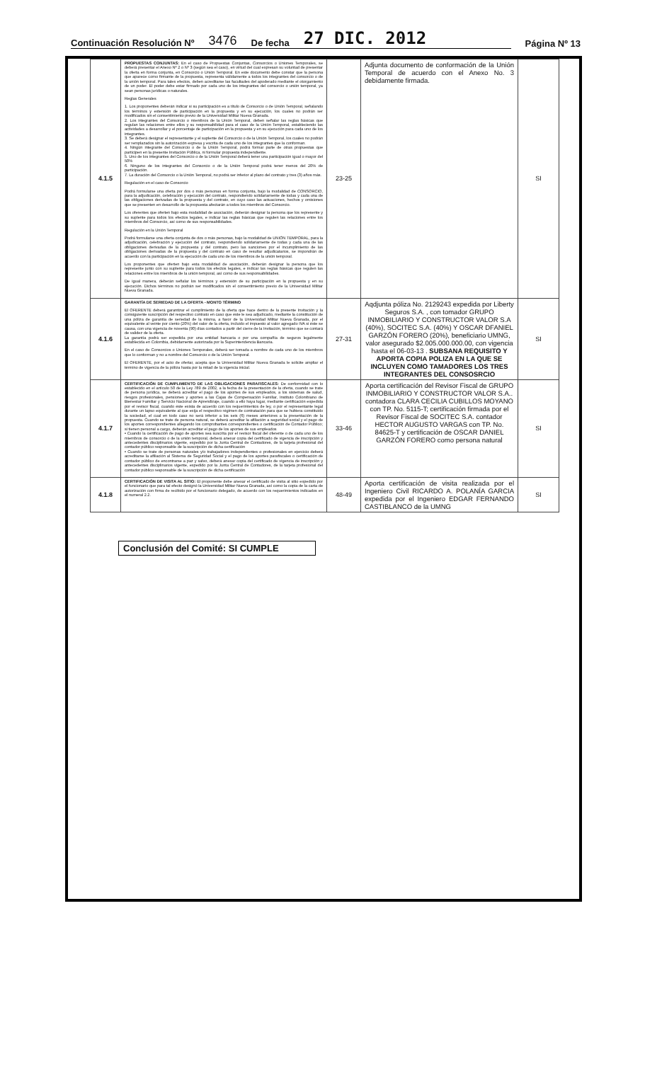Continuación Resolución Nº 3476 De fecha 27 DIC. 2012
Página Nº 13
| 4.1.5 | PROPUESTAS CONJUNTAS: En el caso de Propuestas Conjuntas, Consorcios o Uniones Temporales, se deberá presentar el Anexo Nº 2 o Nº 3 (según sea el caso), en virtud del cual expresan su voluntad de presentar la oferta en forma conjunta, en Consorcio o Unión Temporal. En este documento debe constar que la persona que aparece como firmante de la propuesta, representa válidamente a todos los integrantes del consorcio o de la unión temporal. Para tales efectos, deben acreditarse las facultades del apoderado mediante el otorgamiento de un poder. El poder debe estar firmado por cada uno de los integrantes del consorcio o unión temporal, ya sean personas jurídicas o naturales. Reglas Generales 1. Los proponentes deberán indicar si su participación es a título de Consorcio o de Unión Temporal, señalando los términos y extensión de participación en la propuesta y en su ejecución, los cuales no podrán ser modificados sin el consentimiento previo de la Universidad Militar Nueva Granada. 2. Los integrantes del Consorcio o miembros de la Unión Temporal, deben señalar las reglas básicas que regulan las relaciones entre ellos y su responsabilidad para el caso de la Unión Temporal, estableciendo las actividades a desarrollar y el porcentaje de participación en la propuesta y en su ejecución para cada uno de los integrantes. 3. Se deberá designar el representante y el suplente del Consorcio o de la Unión Temporal, los cuales no podrán ser remplazados sin la autorización expresa y escrita de cada uno de los integrantes que la conforman. 4. Ningún integrante del Consorcio o de la Unión Temporal, podrá formar parte de otras propuestas que participen en la presente Invitación Pública, ni formular propuesta independiente. 5. Uno de los integrantes del Consorcio o de la Unión Temporal deberá tener una participación igual o mayor del 50% 6. Ninguno de los integrantes del Consorcio o de la Unión Temporal podrá tener menos del 20% de participación. 7. La duración del Consorcio o la Unión Temporal, no podrá ser inferior al plazo del contrato y tres (3) años más. Regulación en el caso de Consorcio Podrá formularse una oferta por dos o más personas en forma conjunta, bajo la modalidad de CONSORCIO, para la adjudicación, celebración y ejecución del contrato, respondiendo solidariamente de todas y cada una de las obligaciones derivadas de la propuesta y del contrato, en cuyo caso las actuaciones, hechos y omisiones que se presenten en desarrollo de la propuesta afectarán a todos los miembros del Consorcio. Los oferentes que oferten bajo esta modalidad de asociación, deberán designar la persona que los represente y su suplente para todos los efectos legales, e indicar las reglas básicas que regulen las relaciones entre los miembros del Consorcio, así como de sus responsabilidades. Regulación en la Unión Temporal Podrá formularse una oferta conjunta de dos o más personas, bajo la modalidad de UNIÓN TEMPORAL, para la adjudicación, celebración y ejecución del contrato, respondiendo solidariamente de todas y cada una de las obligaciones derivadas de la propuesta y del contrato, pero las sanciones por el incumplimiento de las obligaciones derivadas de la propuesta y del contrato en caso de resultar adjudicatarios, se impondrán de acuerdo con la participación en la ejecución de cada uno de los miembros de la unión temporal. Los proponentes que oferten bajo esta modalidad de asociación, deberán designar la persona que los represente junto con su suplente para todos los efectos legales, e indicar las reglas básicas que regulen las relaciones entre los miembros de la unión temporal, así como de sus responsabilidades. De igual manera, deberán señalar los términos y extensión de su participación en la propuesta y en su ejecución. Dichos términos no podrán ser modificados sin el consentimiento previo de la Universidad Militar Nueva Granada. | 23-25 | Adjunta documento de conformación de la Unión Temporal de acuerdo con el Anexo No. 3 debidamente firmada. | SI |
| 4.1.6 | GARANTÍA DE SERIEDAD DE LA OFERTA - MONTO TÉRMINO El OFERENTE deberá garantizar el cumplimiento de la oferta que hace dentro de la presente Invitación y la consiguiente suscripción del respectivo contrato en caso que éste le sea adjudicado, mediante la constitución de una póliza de garantía de seriedad de la misma, a favor de la Universidad Militar Nueva Granada, por el equivalente al veinte por ciento (20%) del valor de la oferta, incluido el impuesto al valor agregado IVA si éste se causa, con una vigencia de noventa (90) días contados a partir del cierre de la Invitación, término que se contará de validez de la oferta. La garantía podrá ser expedida por una entidad bancaria o por una compañía de seguros legalmente establecida en Colombia, debidamente autorizada por la Superintendencia Bancaria. En el caso de Consorcios o Uniones Temporales, deberá ser tomada a nombre de cada uno de los miembros que lo conforman y no a nombre del Consorcio o de la Unión Temporal. El OFERENTE, por el acto de ofertar, acepta que la Universidad Militar Nueva Granada le solicite ampliar el término de vigencia de la póliza hasta por la mitad de la vigencia inicial. | 27-31 | Aqdjunta póliza No. 2129243 expedida por Liberty Seguros S.A. , con tomador GRUPO INMOBILIARIO Y CONSTRUCTOR VALOR S.A (40%), SOCITEC S.A. (40%) Y OSCAR DFANIEL GARZÓN FORERO (20%), beneficiario UMNG, valor asegurado $2.005.000.000.00, con vigencia hasta el 06-03-13 . SUBSANA REQUISITO Y APORTA COPIA POLIZA EN LA QUE SE INCLUYEN COMO TAMADORES LOS TRES INTEGRANTES DEL CONSOSRCIO | SI |
| 4.1.7 | CERTIFICACIÓN DE CUMPLIMIENTO DE LAS OBLIGACIONES PARAFISCALES: De conformidad con lo establecido en el artículo 50 de la Ley 789 de 2002, a la fecha de la presentación de la oferta, cuando se trate de persona jurídica, se deberá acreditar el pago de los aportes de sus empleados, a los sistemas de salud, riesgos profesionales, pensiones y aportes a las Cajas de Compensación Familiar, Instituto Colombiano de Bienestar Familiar y Servicio Nacional de Aprendizaje, cuando a ello haya lugar, mediante certificación expedida por el revisor fiscal, cuando éste exista de acuerdo con los requerimientos de ley, o por el representante legal durante un lapso equivalente al que exija el respectivo régimen de contratación para que se hubiera constituido la sociedad, el cual en todo caso no será inferior a los seis (6) meses anteriores a la presentación de la propuesta. Cuando se trate de persona natural, se deberá acreditar la afiliación a seguridad social y el pago de los aportes correspondientes allegando los comprobantes correspondientes o certificación de Contador Público; si tienen personal a cargo, deberán acreditar el pago de los aportes de sus empleados • Cuando la certificación de pago de aportes sea suscrita por el revisor fiscal del oferente o de cada uno de los miembros de consorcio o de la unión temporal, deberá anexar copia del certificado de vigencia de inscripción y antecedentes disciplinarios vigente, expedido por la Junta Central de Contadores, de la tarjeta profesional del contador público responsable de la suscripción de dicha certificación • Cuando se trate de personas naturales y/o trabajadores independientes o profesionales en ejercicio deberá acreditarse la afiliación al Sistema de Seguridad Social y el pago de los aportes parafiscales o certificación de contador público de encontrarse a paz y salvo, deberá anexar copia del certificado de vigencia de inscripción y antecedentes disciplinarios vigente, expedido por la Junta Central de Contadores, de la tarjeta profesional del contador público responsable de la suscripción de dicha certificación | 33-46 | Aporta certificación del Revisor Fiscal de GRUPO INMOBILIARIO Y CONSTRUCTOR VALOR S.A.. contadora CLARA CECILIA CUBILLOS MOYANO con TP. No. 5115-T; certificación firmada por el Revisor Fiscal de SOCITEC S.A. contador HECTOR AUGUSTO VARGAS con TP. No. 84625-T y certificación de OSCAR DANIEL GARZÓN FORERO como persona natural | SI |
| 4.1.8 | CERTIFICACIÓN DE VISITA AL SITIO: El proponente debe anexar el certificado de visita al sitio expedido por el funcionario que para tal efecto designó la Universidad Militar Nueva Granada, así como la copia de la carta de autorización con firma de recibido por el funcionario delegado, de acuerdo con los requerimientos indicados en el numeral 2.2. | 48-49 | Aporta certificación de visita realizada por el Ingeniero Civil RICARDO A. POLANÍA GARCIA expedida por el Ingeniero EDGAR FERNANDO CASTIBLANCO de la UMNG | SI |
Conclusión del Comité: SI CUMPLE